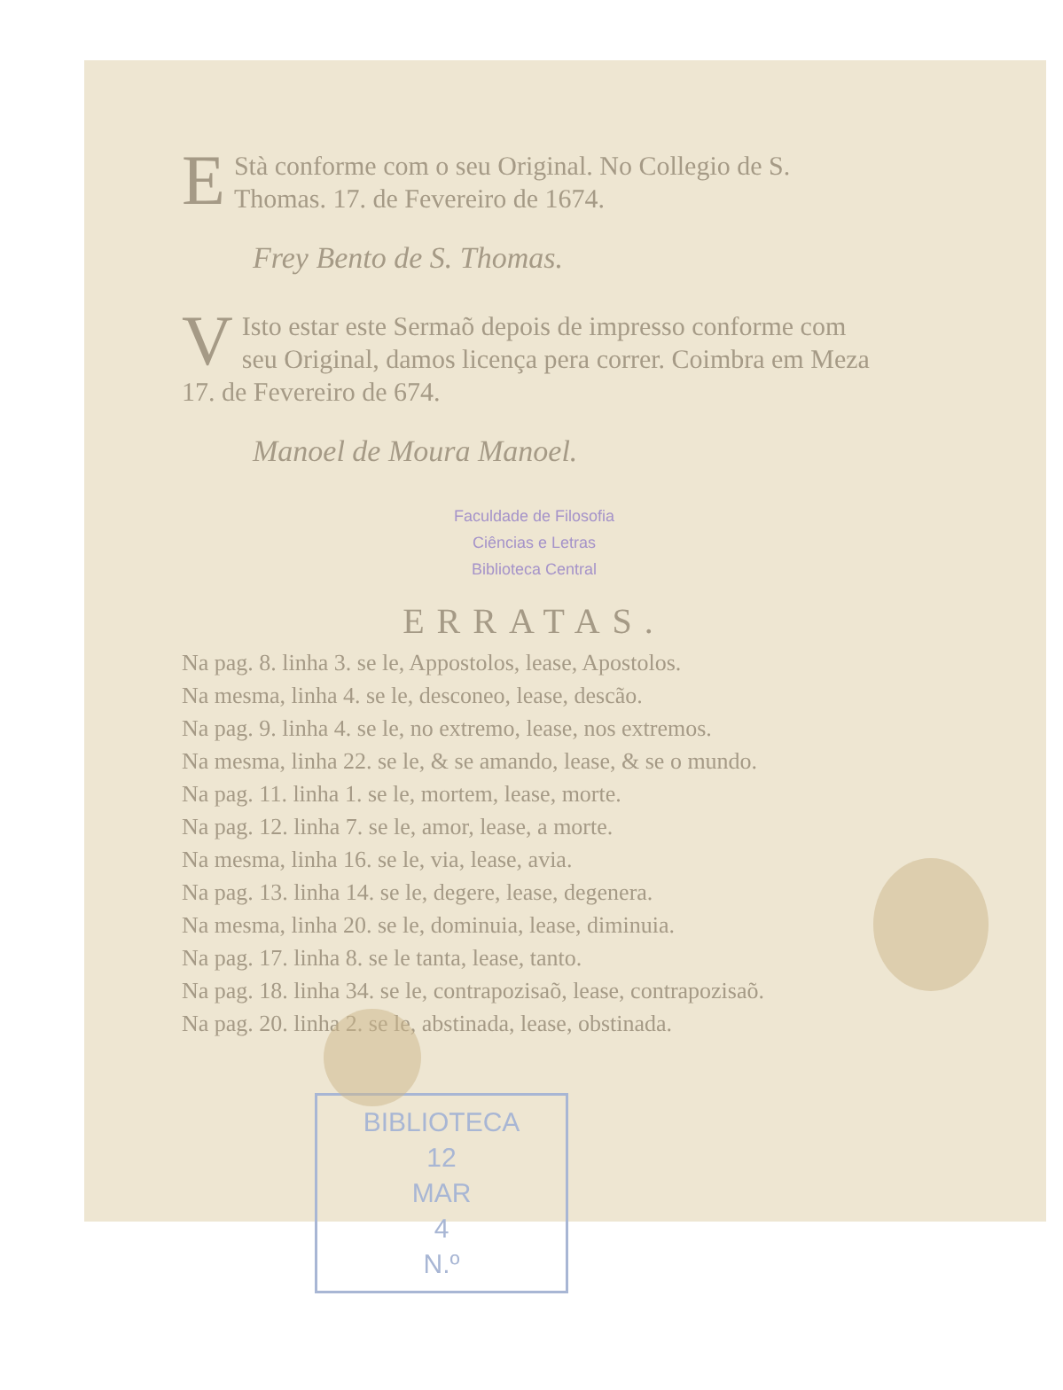EStà conforme com o seu Original. No Collegio de S. Thomas. 17. de Fevereiro de 1674.
Frey Bento de S. Thomas.
VIsto estar este Sermaõ depois de impresso conforme com seu Original, damos licença pera correr. Coimbra em Meza 17. de Fevereiro de 674.
Manoel de Moura Manoel.
Faculdade de Filosofia
Ciências e Letras
Biblioteca Central
ERRATAS.
Na pag. 8. linha 3. se le, Appostolos, lease, Apostolos.
Na mesma, linha 4. se le, desconeo, lease, descão.
Na pag. 9. linha 4. se le, no extremo, lease, nos extremos.
Na mesma, linha 22. se le, & se amando, lease, & se o mundo.
Na pag. 11. linha 1. se le, mortem, lease, morte.
Na pag. 12. linha 7. se le, amor, lease, a morte.
Na mesma, linha 16. se le, via, lease, avia.
Na pag. 13. linha 14. se le, degere, lease, degenera.
Na mesma, linha 20. se le, dominuia, lease, diminuia.
Na pag. 17. linha 8. se le tanta, lease, tanto.
Na pag. 18. linha 34. se le, contrapozisaõ, lease, contrapozisaõ.
Na pag. 20. linha 2. se le, abstinada, lease, obstinada.
BIBLIOTECA
12
MAR
4
N.º